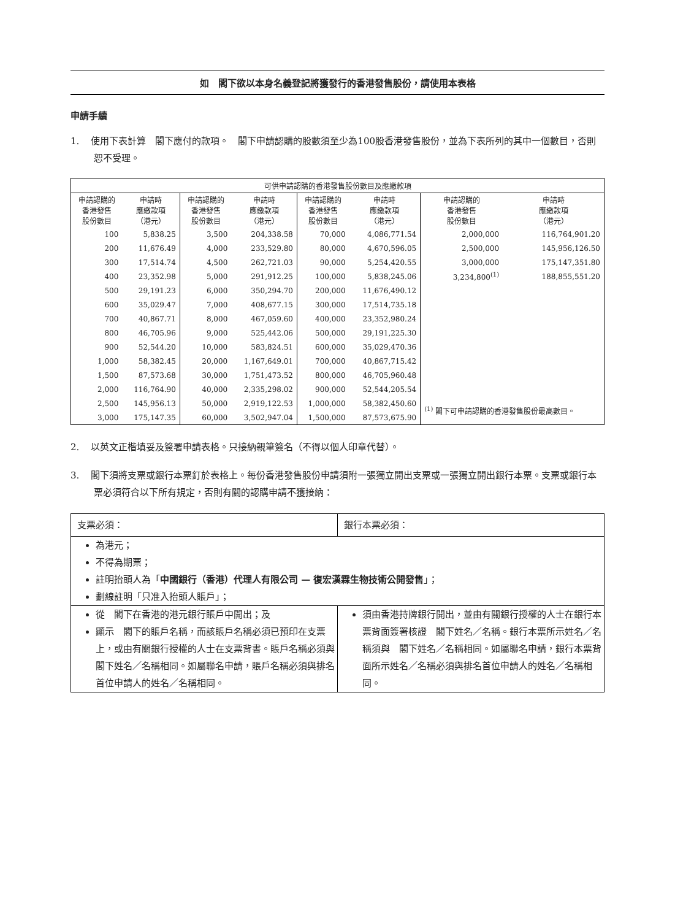如　閣下欲以本身名義登記將獲發行的香港發售股份，請使用本表格
申請手續
1. 使用下表計算　閣下應付的款項。　閣下申請認購的股數須至少為100股香港發售股份，並為下表所列的其中一個數目，否則恕不受理。
| 可供申請認購的香港發售股份數目及應繳款項 | | | | | | | |
| --- | --- | --- | --- | --- | --- | --- | --- |
| 申請認購的 香港發售 股份數目 | 申請時 應繳款項 （港元） | 申請認購的 香港發售 股份數目 | 申請時 應繳款項 （港元） | 申請認購的 香港發售 股份數目 | 申請時 應繳款項 （港元） | 申請認購的 香港發售 股份數目 | 申請時 應繳款項 （港元） |
| 100 | 5,838.25 | 3,500 | 204,338.58 | 70,000 | 4,086,771.54 | 2,000,000 | 116,764,901.20 |
| 200 | 11,676.49 | 4,000 | 233,529.80 | 80,000 | 4,670,596.05 | 2,500,000 | 145,956,126.50 |
| 300 | 17,514.74 | 4,500 | 262,721.03 | 90,000 | 5,254,420.55 | 3,000,000 | 175,147,351.80 |
| 400 | 23,352.98 | 5,000 | 291,912.25 | 100,000 | 5,838,245.06 | 3,234,800<sup>(1)</sup> | 188,855,551.20 |
| 500 | 29,191.23 | 6,000 | 350,294.70 | 200,000 | 11,676,490.12 | | |
| 600 | 35,029.47 | 7,000 | 408,677.15 | 300,000 | 17,514,735.18 | | |
| 700 | 40,867.71 | 8,000 | 467,059.60 | 400,000 | 23,352,980.24 | | |
| 800 | 46,705.96 | 9,000 | 525,442.06 | 500,000 | 29,191,225.30 | | |
| 900 | 52,544.20 | 10,000 | 583,824.51 | 600,000 | 35,029,470.36 | | |
| 1,000 | 58,382.45 | 20,000 | 1,167,649.01 | 700,000 | 40,867,715.42 | | |
| 1,500 | 87,573.68 | 30,000 | 1,751,473.52 | 800,000 | 46,705,960.48 | | |
| 2,000 | 116,764.90 | 40,000 | 2,335,298.02 | 900,000 | 52,544,205.54 | | |
| 2,500 | 145,956.13 | 50,000 | 2,919,122.53 | 1,000,000 | 58,382,450.60 | <sup>(1)</sup> 閣下可申請認購的香港發售股份最高數目。 | |
| 3,000 | 175,147.35 | 60,000 | 3,502,947.04 | 1,500,000 | 87,573,675.90 | | |
2. 以英文正楷填妥及簽署申請表格。只接納親筆簽名（不得以個人印章代替）。
3. 閣下須將支票或銀行本票釘於表格上。每份香港發售股份申請須附一張獨立開出支票或一張獨立開出銀行本票。支票或銀行本票必須符合以下所有規定，否則有關的認購申請不獲接納：
| 支票必須： | 銀行本票必須： |
| 為港元； 不得為期票； 註明抬頭人為「 中國銀行（香港）代理人有限公司 — 復宏漢霖生物技術公開發售 」； 劃線註明「只准入抬頭人賬戶」； | |
| 從 閣下在香港的港元銀行賬戶中開出；及 顯示 閣下的賬戶名稱，而該賬戶名稱必須已預印在支票上，或由有關銀行授權的人士在支票背書。賬戶名稱必須與 閣下姓名／名稱相同。如屬聯名申請，賬戶名稱必須與排名首位申請人的姓名／名稱相同。 | 須由香港持牌銀行開出，並由有關銀行授權的人士在銀行本票背面簽署核證 閣下姓名／名稱。銀行本票所示姓名／名稱須與 閣下姓名／名稱相同。如屬聯名申請，銀行本票背面所示姓名／名稱必須與排名首位申請人的姓名／名稱相同。 |